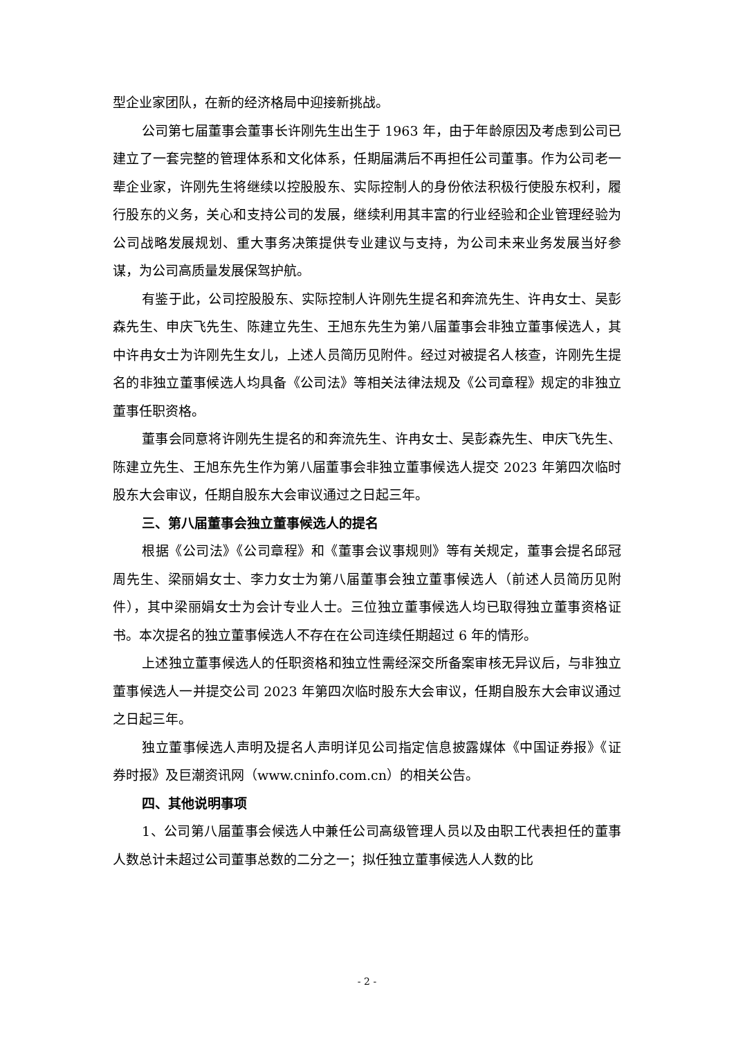型企业家团队，在新的经济格局中迎接新挑战。
公司第七届董事会董事长许刚先生出生于 1963 年，由于年龄原因及考虑到公司已建立了一套完整的管理体系和文化体系，任期届满后不再担任公司董事。作为公司老一辈企业家，许刚先生将继续以控股股东、实际控制人的身份依法积极行使股东权利，履行股东的义务，关心和支持公司的发展，继续利用其丰富的行业经验和企业管理经验为公司战略发展规划、重大事务决策提供专业建议与支持，为公司未来业务发展当好参谋，为公司高质量发展保驾护航。
有鉴于此，公司控股股东、实际控制人许刚先生提名和奔流先生、许冉女士、吴彭森先生、申庆飞先生、陈建立先生、王旭东先生为第八届董事会非独立董事候选人，其中许冉女士为许刚先生女儿，上述人员简历见附件。经过对被提名人核查，许刚先生提名的非独立董事候选人均具备《公司法》等相关法律法规及《公司章程》规定的非独立董事任职资格。
董事会同意将许刚先生提名的和奔流先生、许冉女士、吴彭森先生、申庆飞先生、陈建立先生、王旭东先生作为第八届董事会非独立董事候选人提交 2023 年第四次临时股东大会审议，任期自股东大会审议通过之日起三年。
三、第八届董事会独立董事候选人的提名
根据《公司法》《公司章程》和《董事会议事规则》等有关规定，董事会提名邱冠周先生、梁丽娟女士、李力女士为第八届董事会独立董事候选人（前述人员简历见附件），其中梁丽娟女士为会计专业人士。三位独立董事候选人均已取得独立董事资格证书。本次提名的独立董事候选人不存在在公司连续任期超过 6 年的情形。
上述独立董事候选人的任职资格和独立性需经深交所备案审核无异议后，与非独立董事候选人一并提交公司 2023 年第四次临时股东大会审议，任期自股东大会审议通过之日起三年。
独立董事候选人声明及提名人声明详见公司指定信息披露媒体《中国证券报》《证券时报》及巨潮资讯网（www.cninfo.com.cn）的相关公告。
四、其他说明事项
1、公司第八届董事会候选人中兼任公司高级管理人员以及由职工代表担任的董事人数总计未超过公司董事总数的二分之一；拟任独立董事候选人人数的比
- 2 -